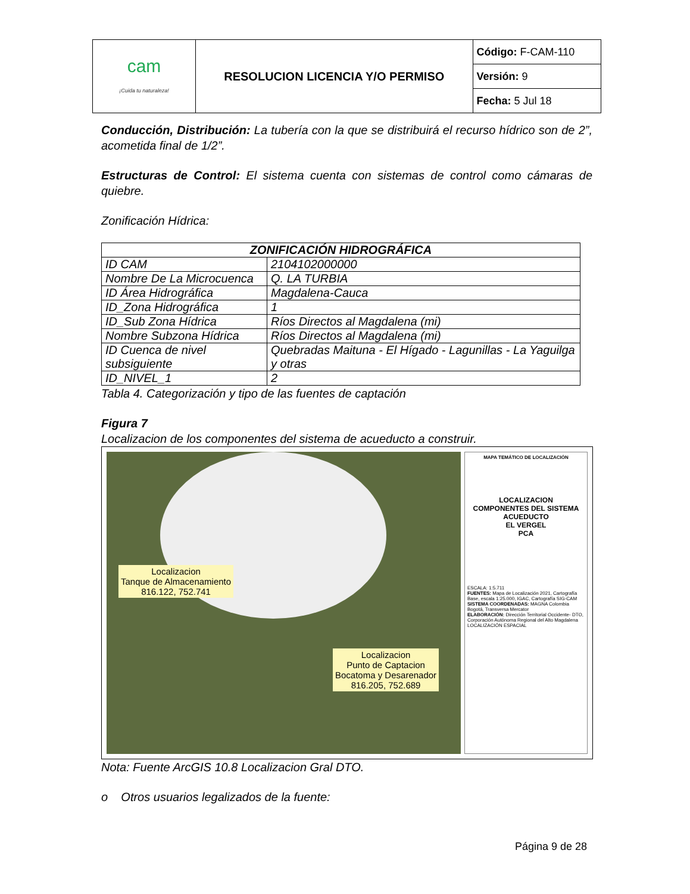| cam ¡Cuida tu naturaleza! | RESOLUCION LICENCIA Y/O PERMISO | Código: F-CAM-110 |
| | | Versión: 9 |
| | | Fecha: 5 Jul 18 |
Conducción, Distribución: La tubería con la que se distribuirá el recurso hídrico son de 2”, acometida final de 1/2”.
Estructuras de Control: El sistema cuenta con sistemas de control como cámaras de quiebre.
Zonificación Hídrica:
| ZONIFICACIÓN HIDROGRÁFICA | |
| --- | --- |
| ID CAM | 2104102000000 |
| Nombre De La Microcuenca | Q. LA TURBIA |
| ID Área Hidrográfica | Magdalena-Cauca |
| ID_Zona Hidrográfica | 1 |
| ID_Sub Zona Hídrica | Ríos Directos al Magdalena (mi) |
| Nombre Subzona Hídrica | Ríos Directos al Magdalena (mi) |
| ID Cuenca de nivel subsiguiente | Quebradas Maituna - El Hígado - Lagunillas - La Yaguilga y otras |
| ID_NIVEL_1 | 2 |
Tabla 4. Categorización y tipo de las fuentes de captación
Figura 7
Localizacion de los componentes del sistema de acueducto a construir.
Localizacion
Tanque de Almacenamiento
816.122, 752.741
Localizacion
Punto de Captacion
Bocatoma y Desarenador
816.205, 752.689
MAPA TEMÁTICO DE LOCALIZACIÓN
LOCALIZACION
COMPONENTES DEL SISTEMA
ACUEDUCTO
EL VERGEL
PCA
ESCALA: 1:5.711
FUENTES: Mapa de Localización 2021, Cartografía Base, escala 1:25.000, IGAC, Cartografía SIG-CAM
SISTEMA COORDENADAS: MAGNA Colombia Bogotá, Transversa Mercator
ELABORACIÓN: Dirección Territorial Occidente- DTO, Corporación Autónoma Regional del Alto Magdalena
LOCALIZACIÓN ESPACIAL
Nota: Fuente ArcGIS 10.8 Localizacion Gral DTO.
o Otros usuarios legalizados de la fuente:
Página 9 de 28